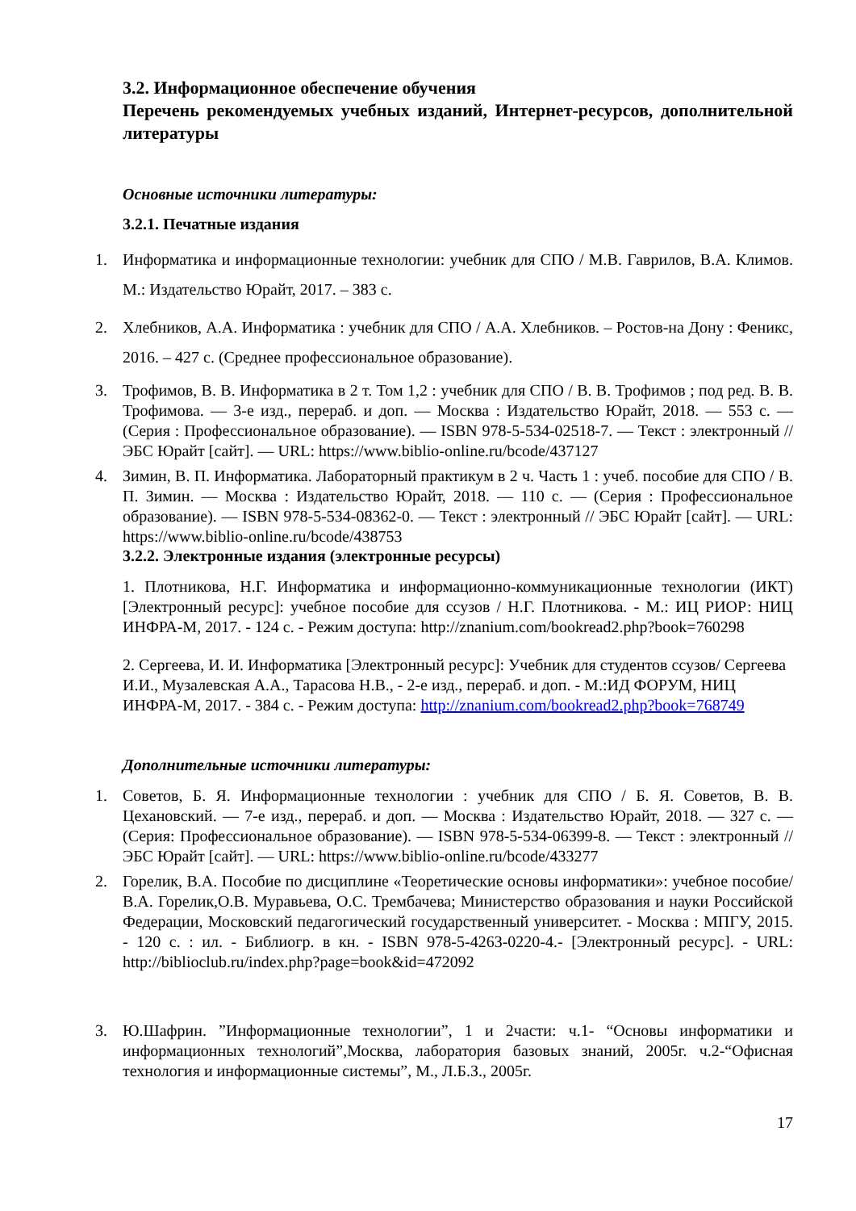3.2. Информационное обеспечение обучения
Перечень рекомендуемых учебных изданий, Интернет-ресурсов, дополнительной литературы
Основные источники литературы:
3.2.1. Печатные издания
1. Информатика и информационные технологии: учебник для СПО / М.В. Гаврилов, В.А. Климов. М.: Издательство Юрайт, 2017. – 383 с.
2. Хлебников, А.А. Информатика : учебник для СПО / А.А. Хлебников. – Ростов-на Дону : Феникс, 2016. – 427 с. (Среднее профессиональное образование).
3. Трофимов, В. В. Информатика в 2 т. Том 1,2 : учебник для СПО / В. В. Трофимов ; под ред. В. В. Трофимова. — 3-е изд., перераб. и доп. — Москва : Издательство Юрайт, 2018. — 553 с. — (Серия : Профессиональное образование). — ISBN 978-5-534-02518-7. — Текст : электронный // ЭБС Юрайт [сайт]. — URL: https://www.biblio-online.ru/bcode/437127
4. Зимин, В. П. Информатика. Лабораторный практикум в 2 ч. Часть 1 : учеб. пособие для СПО / В. П. Зимин. — Москва : Издательство Юрайт, 2018. — 110 с. — (Серия : Профессиональное образование). — ISBN 978-5-534-08362-0. — Текст : электронный // ЭБС Юрайт [сайт]. — URL: https://www.biblio-online.ru/bcode/438753
3.2.2. Электронные издания (электронные ресурсы)
1. Плотникова, Н.Г. Информатика и информационно-коммуникационные технологии (ИКТ) [Электронный ресурс]: учебное пособие для ссузов / Н.Г. Плотникова. - М.: ИЦ РИОР: НИЦ ИНФРА-М, 2017. - 124 с. - Режим доступа: http://znanium.com/bookread2.php?book=760298
2. Сергеева, И. И. Информатика [Электронный ресурс]: Учебник для студентов ссузов/ Сергеева И.И., Музалевская А.А., Тарасова Н.В., - 2-е изд., перераб. и доп. - М.:ИД ФОРУМ, НИЦ ИНФРА-М, 2017. - 384 с. - Режим доступа: http://znanium.com/bookread2.php?book=768749
Дополнительные источники литературы:
1. Советов, Б. Я. Информационные технологии : учебник для СПО / Б. Я. Советов, В. В. Цехановский. — 7-е изд., перераб. и доп. — Москва : Издательство Юрайт, 2018. — 327 с. — (Серия: Профессиональное образование). — ISBN 978-5-534-06399-8. — Текст : электронный // ЭБС Юрайт [сайт]. — URL: https://www.biblio-online.ru/bcode/433277
2. Горелик, В.А. Пособие по дисциплине «Теоретические основы информатики»: учебное пособие/В.А. Горелик,О.В. Муравьева, О.С. Трембачева; Министерство образования и науки Российской Федерации, Московский педагогический государственный университет. - Москва : МПГУ, 2015. - 120 с. : ил. - Библиогр. в кн. - ISBN 978-5-4263-0220-4.- [Электронный ресурс]. - URL: http://biblioclub.ru/index.php?page=book&id=472092
3. Ю.Шафрин. ”Информационные технологии”, 1 и 2части: ч.1- “Основы информатики и информационных технологий”,Москва, лаборатория базовых знаний, 2005г. ч.2-“Офисная технология и информационные системы”, М., Л.Б.З., 2005г.
17